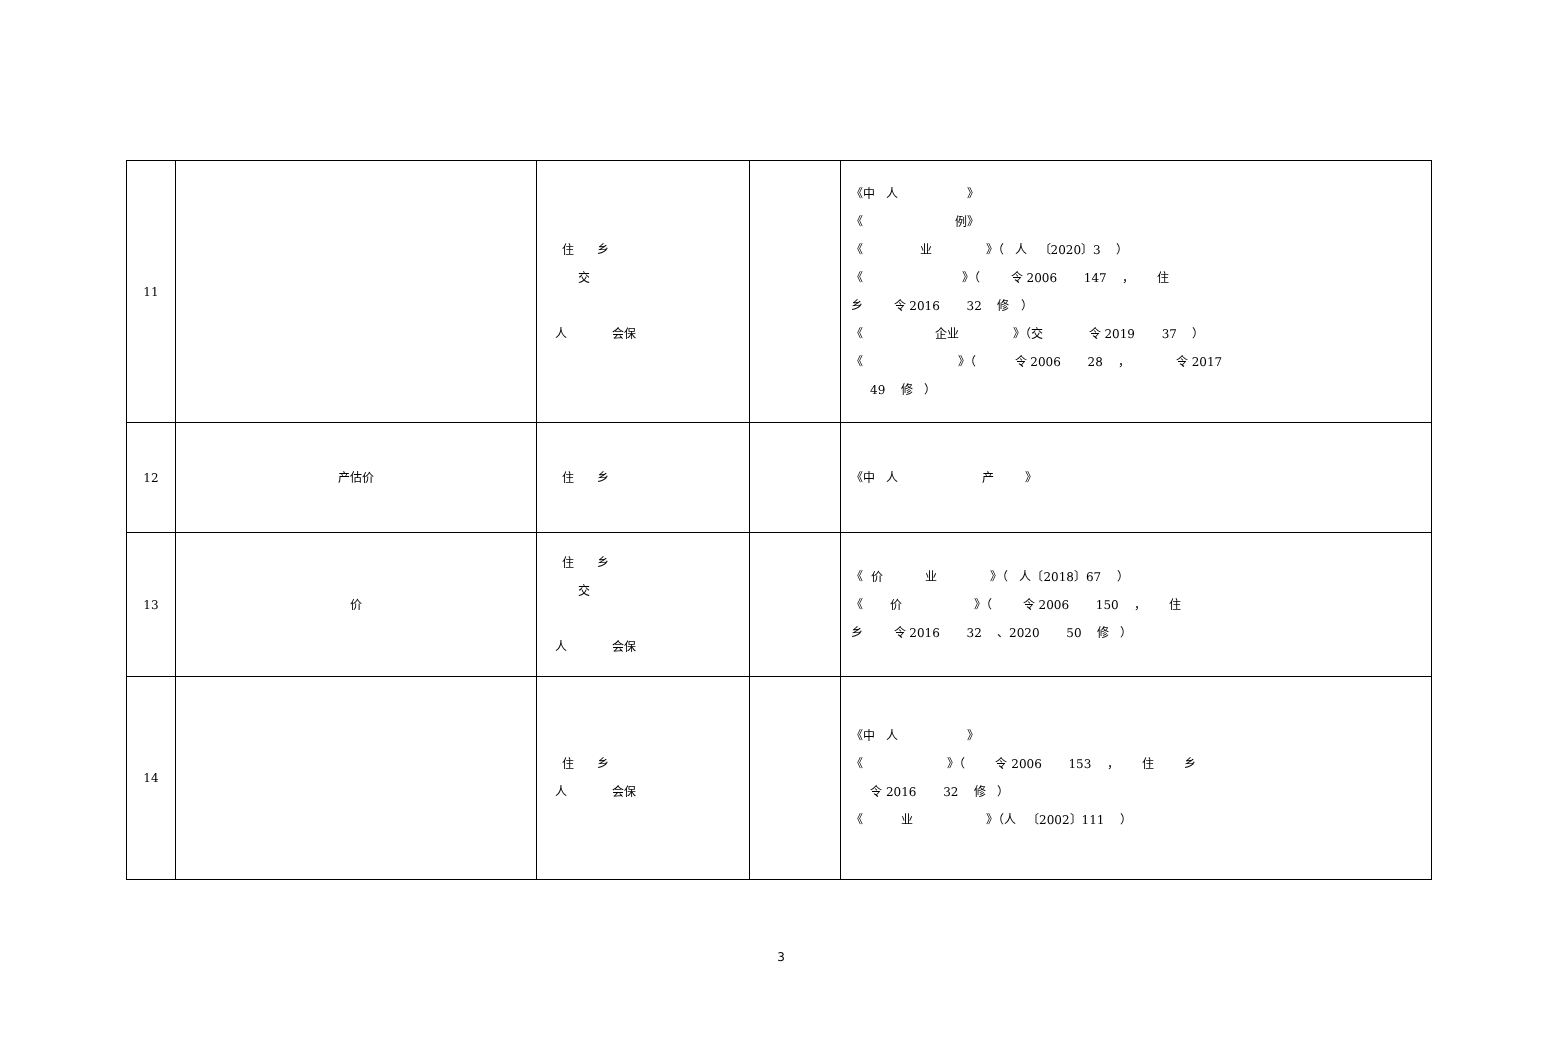| 11 | | 住 乡 交 人 会保 | | 《中 人 》 《 例》 《 业 》（ 人 〔2020〕3 ） 《 》（ 令 2006 147 ， 住 乡 令 2016 32 修 ） 《 企业 》（交 令 2019 37 ） 《 》（ 令 2006 28 ， 令 2017 49 修 ） |
| 12 | 产估价 | 住 乡 | | 《中 人 产 》 |
| 13 | 价 | 住 乡 交 人 会保 | | 《 价 业 》（ 人〔2018〕67 ） 《 价 》（ 令 2006 150 ， 住 乡 令 2016 32 、2020 50 修 ） |
| 14 | | 住 乡 人 会保 | | 《中 人 》 《 》（ 令 2006 153 ， 住 乡 令 2016 32 修 ） 《 业 》（人 〔2002〕111 ） |
3